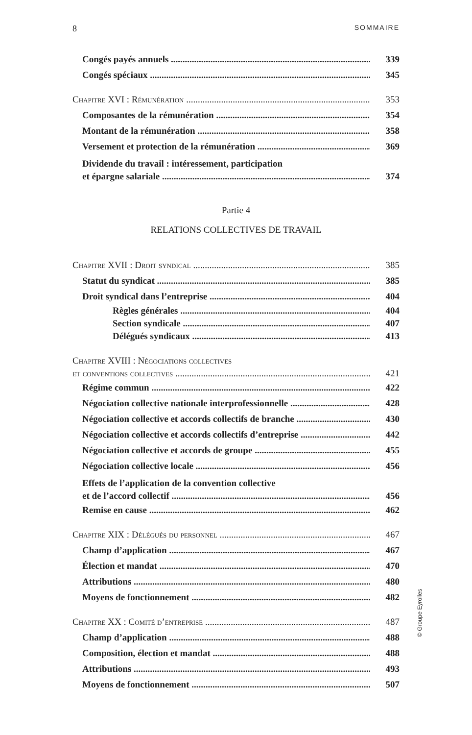8 SOMMAIRE
Congés payés annuels 339
Congés spéciaux 345
Chapitre XVI : Rémunération 353
Composantes de la rémunération 354
Montant de la rémunération 358
Versement et protection de la rémunération 369
Dividende du travail : intéressement, participation
et épargne salariale 374
Partie 4
RELATIONS COLLECTIVES DE TRAVAIL
Chapitre XVII : Droit syndical 385
Statut du syndicat 385
Droit syndical dans l’entreprise 404
Règles générales 404
Section syndicale 407
Délégués syndicaux 413
Chapitre XVIII : Négociations collectives
et conventions collectives 421
Régime commun 422
Négociation collective nationale interprofessionnelle 428
Négociation collective et accords collectifs de branche 430
Négociation collective et accords collectifs d’entreprise 442
Négociation collective et accords de groupe 455
Négociation collective locale 456
Effets de l’application de la convention collective
et de l’accord collectif 456
Remise en cause 462
Chapitre XIX : Délégués du personnel 467
Champ d’application 467
Élection et mandat 470
Attributions 480
Moyens de fonctionnement 482
Chapitre XX : Comité d’entreprise 487
Champ d’application 488
Composition, élection et mandat 488
Attributions 493
Moyens de fonctionnement 507
© Groupe Eyrolles